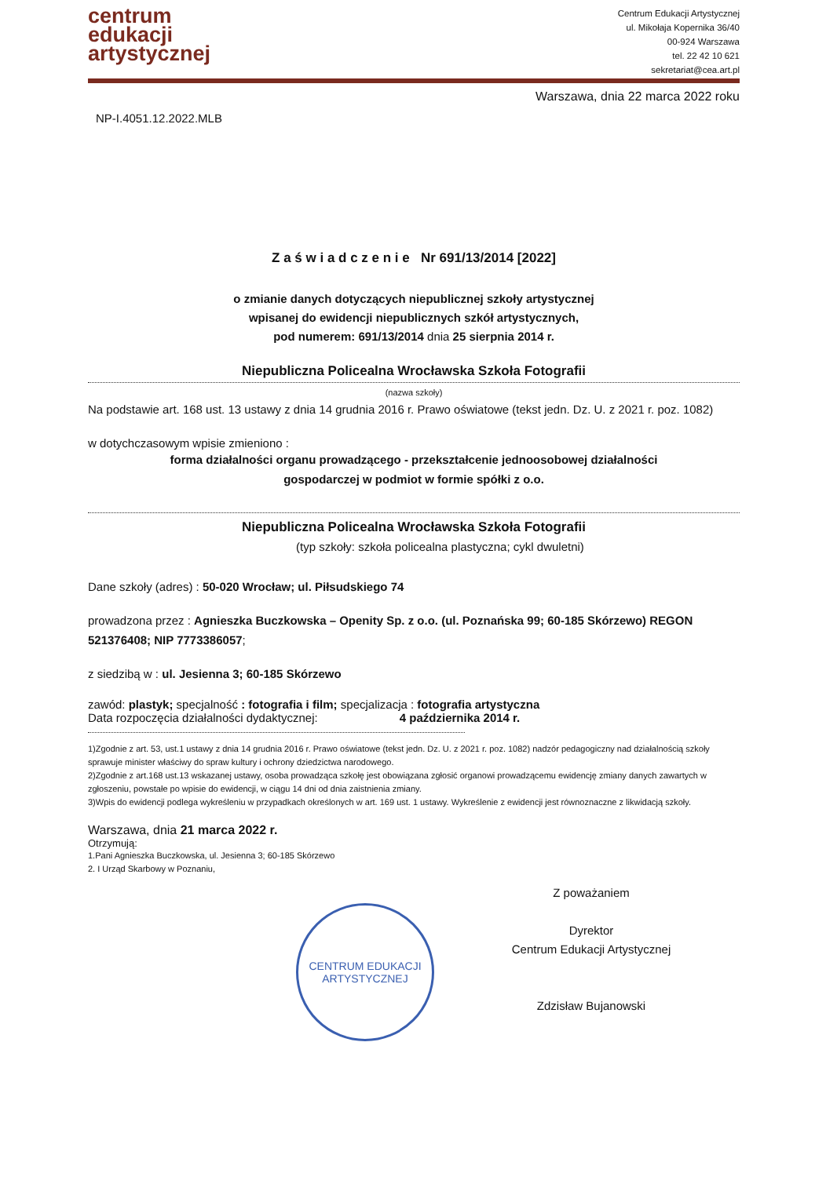centrum
edukacji
artystycznej
Centrum Edukacji Artystycznej
ul. Mikołaja Kopernika 36/40
00-924 Warszawa
tel. 22 42 10 621
sekretariat@cea.art.pl
Warszawa, dnia 22 marca 2022 roku
NP-I.4051.12.2022.MLB
Z a ś w i a d c z e n i e Nr 691/13/2014 [2022]
o zmianie danych dotyczących niepublicznej szkoły artystycznej
wpisanej do ewidencji niepublicznych szkół artystycznych,
pod numerem: 691/13/2014 dnia 25 sierpnia 2014 r.
Niepubliczna Policealna Wrocławska Szkoła Fotografii
(nazwa szkoły)
Na podstawie art. 168 ust. 13 ustawy z dnia 14 grudnia 2016 r. Prawo oświatowe (tekst jedn. Dz. U. z 2021 r. poz. 1082)
w dotychczasowym wpisie zmieniono :
forma działalności organu prowadzącego - przekształcenie jednoosobowej działalności
gospodarczej w podmiot w formie spółki z o.o.
Niepubliczna Policealna Wrocławska Szkoła Fotografii
(typ szkoły: szkoła policealna plastyczna; cykl dwuletni)
Dane szkoły (adres) : 50-020 Wrocław; ul. Piłsudskiego 74
prowadzona przez : Agnieszka Buczkowska – Openity Sp. z o.o. (ul. Poznańska 99; 60-185 Skórzewo) REGON 521376408; NIP 7773386057;
z siedzibą w : ul. Jesienna 3; 60-185 Skórzewo
zawód: plastyk; specjalność : fotografia i film; specjalizacja : fotografia artystyczna
Data rozpoczęcia działalności dydaktycznej: 4 października 2014 r.
1)Zgodnie z art. 53, ust.1 ustawy z dnia 14 grudnia 2016 r. Prawo oświatowe (tekst jedn. Dz. U. z 2021 r. poz. 1082) nadzór pedagogiczny nad działalnością szkoły sprawuje minister właściwy do spraw kultury i ochrony dziedzictwa narodowego.
2)Zgodnie z art.168 ust.13 wskazanej ustawy, osoba prowadząca szkołę jest obowiązana zgłosić organowi prowadzącemu ewidencję zmiany danych zawartych w zgłoszeniu, powstałe po wpisie do ewidencji, w ciągu 14 dni od dnia zaistnienia zmiany.
3)Wpis do ewidencji podlega wykreśleniu w przypadkach określonych w art. 169 ust. 1 ustawy. Wykreślenie z ewidencji jest równoznaczne z likwidacją szkoły.
Warszawa, dnia 21 marca 2022 r.
Otrzymują:
1.Pani Agnieszka Buczkowska, ul. Jesienna 3; 60-185 Skórzewo
2. I Urząd Skarbowy w Poznaniu,
CENTRUM EDUKACJI ARTYSTYCZNEJ
Z poważaniem
Dyrektor
Centrum Edukacji Artystycznej
Zdzisław Bujanowski